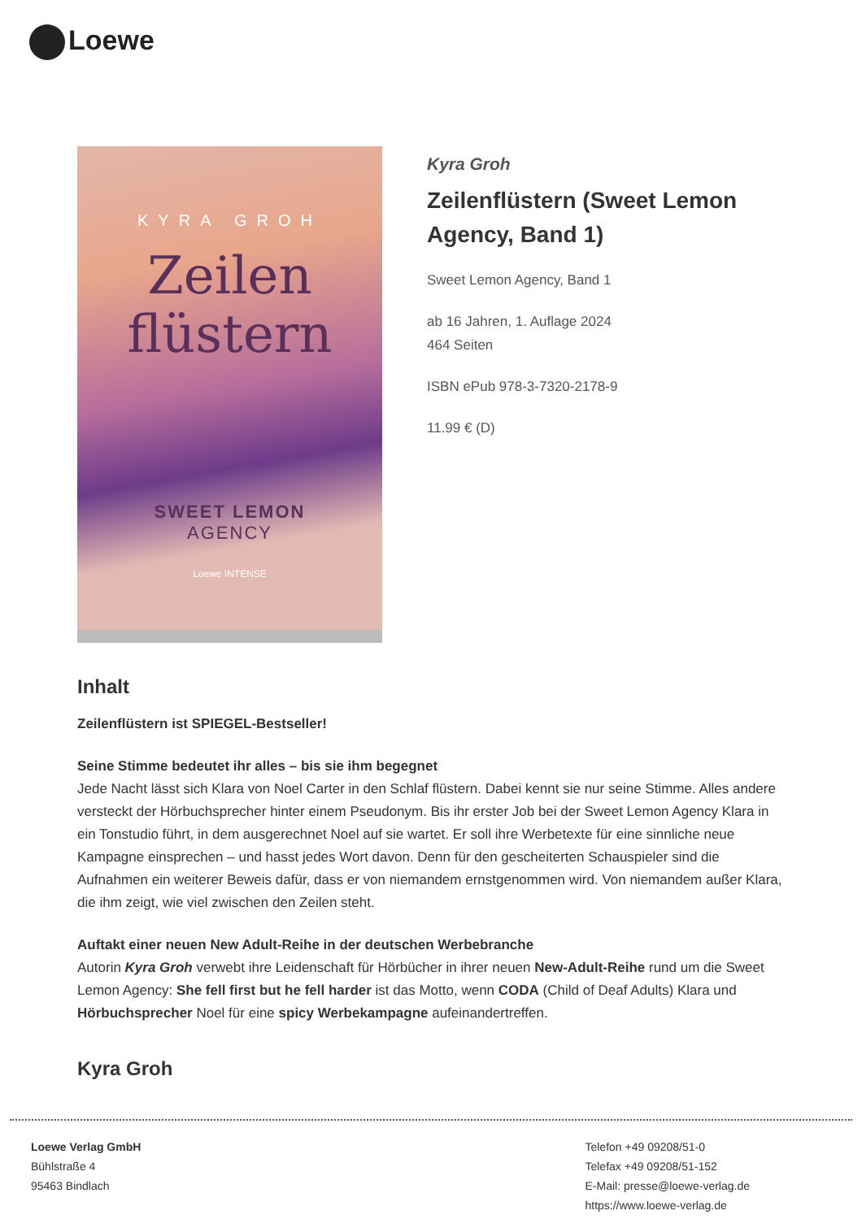Loewe
KYRA GROH
Zeilen
flüstern
SWEET LEMON
AGENCY
Loewe INTENSE
Kyra Groh
Zeilenflüstern (Sweet Lemon Agency, Band 1)
Sweet Lemon Agency, Band 1
ab 16 Jahren, 1. Auflage 2024
464 Seiten
ISBN ePub 978-3-7320-2178-9
11.99 € (D)
Inhalt
Zeilenflüstern ist SPIEGEL-Bestseller!
Seine Stimme bedeutet ihr alles – bis sie ihm begegnet
Jede Nacht lässt sich Klara von Noel Carter in den Schlaf flüstern. Dabei kennt sie nur seine Stimme. Alles andere versteckt der Hörbuchsprecher hinter einem Pseudonym. Bis ihr erster Job bei der Sweet Lemon Agency Klara in ein Tonstudio führt, in dem ausgerechnet Noel auf sie wartet. Er soll ihre Werbetexte für eine sinnliche neue Kampagne einsprechen – und hasst jedes Wort davon. Denn für den gescheiterten Schauspieler sind die Aufnahmen ein weiterer Beweis dafür, dass er von niemandem ernstgenommen wird. Von niemandem außer Klara, die ihm zeigt, wie viel zwischen den Zeilen steht.
Auftakt einer neuen New Adult-Reihe in der deutschen Werbebranche
Autorin Kyra Groh verwebt ihre Leidenschaft für Hörbücher in ihrer neuen New-Adult-Reihe rund um die Sweet Lemon Agency: She fell first but he fell harder ist das Motto, wenn CODA (Child of Deaf Adults) Klara und Hörbuchsprecher Noel für eine spicy Werbekampagne aufeinandertreffen.
Kyra Groh
Loewe Verlag GmbH
Bühlstraße 4
95463 Bindlach
Telefon +49 09208/51-0
Telefax +49 09208/51-152
E-Mail: presse@loewe-verlag.de
https://www.loewe-verlag.de